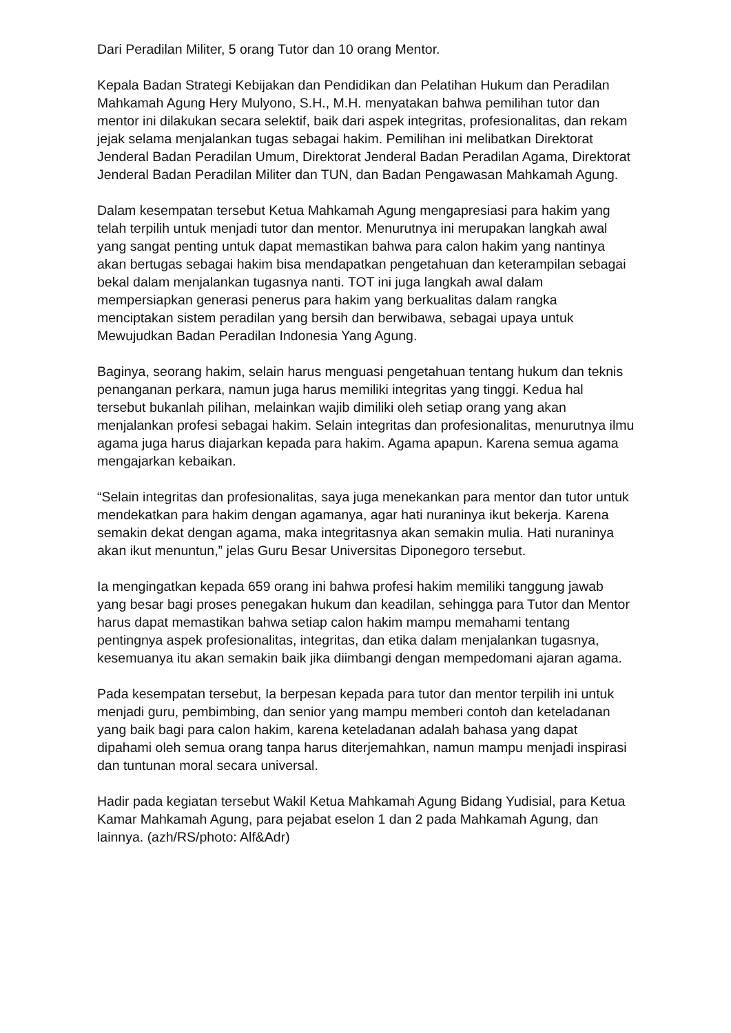Dari Peradilan Militer, 5 orang Tutor dan 10 orang Mentor.
Kepala Badan Strategi Kebijakan dan Pendidikan dan Pelatihan Hukum dan Peradilan Mahkamah Agung Hery Mulyono, S.H., M.H. menyatakan bahwa pemilihan tutor dan mentor ini dilakukan secara selektif, baik dari aspek integritas, profesionalitas, dan rekam jejak selama menjalankan tugas sebagai hakim. Pemilihan ini melibatkan Direktorat Jenderal Badan Peradilan Umum, Direktorat Jenderal Badan Peradilan Agama, Direktorat Jenderal Badan Peradilan Militer dan TUN, dan Badan Pengawasan Mahkamah Agung.
Dalam kesempatan tersebut Ketua Mahkamah Agung mengapresiasi para hakim yang telah terpilih untuk menjadi tutor dan mentor. Menurutnya ini merupakan langkah awal yang sangat penting untuk dapat memastikan bahwa para calon hakim yang nantinya akan bertugas sebagai hakim bisa mendapatkan pengetahuan dan keterampilan sebagai bekal dalam menjalankan tugasnya nanti. TOT ini juga langkah awal dalam mempersiapkan generasi penerus para hakim yang berkualitas dalam rangka menciptakan sistem peradilan yang bersih dan berwibawa, sebagai upaya untuk Mewujudkan Badan Peradilan Indonesia Yang Agung.
Baginya, seorang hakim, selain harus menguasi pengetahuan tentang hukum dan teknis penanganan perkara, namun juga harus memiliki integritas yang tinggi. Kedua hal tersebut bukanlah pilihan, melainkan wajib dimiliki oleh setiap orang yang akan menjalankan profesi sebagai hakim. Selain integritas dan profesionalitas, menurutnya ilmu agama juga harus diajarkan kepada para hakim. Agama apapun. Karena semua agama mengajarkan kebaikan.
“Selain integritas dan profesionalitas, saya juga menekankan para mentor dan tutor untuk mendekatkan para hakim dengan agamanya, agar hati nuraninya ikut bekerja. Karena semakin dekat dengan agama, maka integritasnya akan semakin mulia. Hati nuraninya akan ikut menuntun,” jelas Guru Besar Universitas Diponegoro tersebut.
Ia mengingatkan kepada 659 orang ini bahwa profesi hakim memiliki tanggung jawab yang besar bagi proses penegakan hukum dan keadilan, sehingga para Tutor dan Mentor harus dapat memastikan bahwa setiap calon hakim mampu memahami tentang pentingnya aspek profesionalitas, integritas, dan etika dalam menjalankan tugasnya, kesemuanya itu akan semakin baik jika diimbangi dengan mempedomani ajaran agama.
Pada kesempatan tersebut, Ia berpesan kepada para tutor dan mentor terpilih ini untuk menjadi guru, pembimbing, dan senior yang mampu memberi contoh dan keteladanan yang baik bagi para calon hakim, karena keteladanan adalah bahasa yang dapat dipahami oleh semua orang tanpa harus diterjemahkan, namun mampu menjadi inspirasi dan tuntunan moral secara universal.
Hadir pada kegiatan tersebut Wakil Ketua Mahkamah Agung Bidang Yudisial, para Ketua Kamar Mahkamah Agung, para pejabat eselon 1 dan 2 pada Mahkamah Agung, dan lainnya. (azh/RS/photo: Alf&Adr)